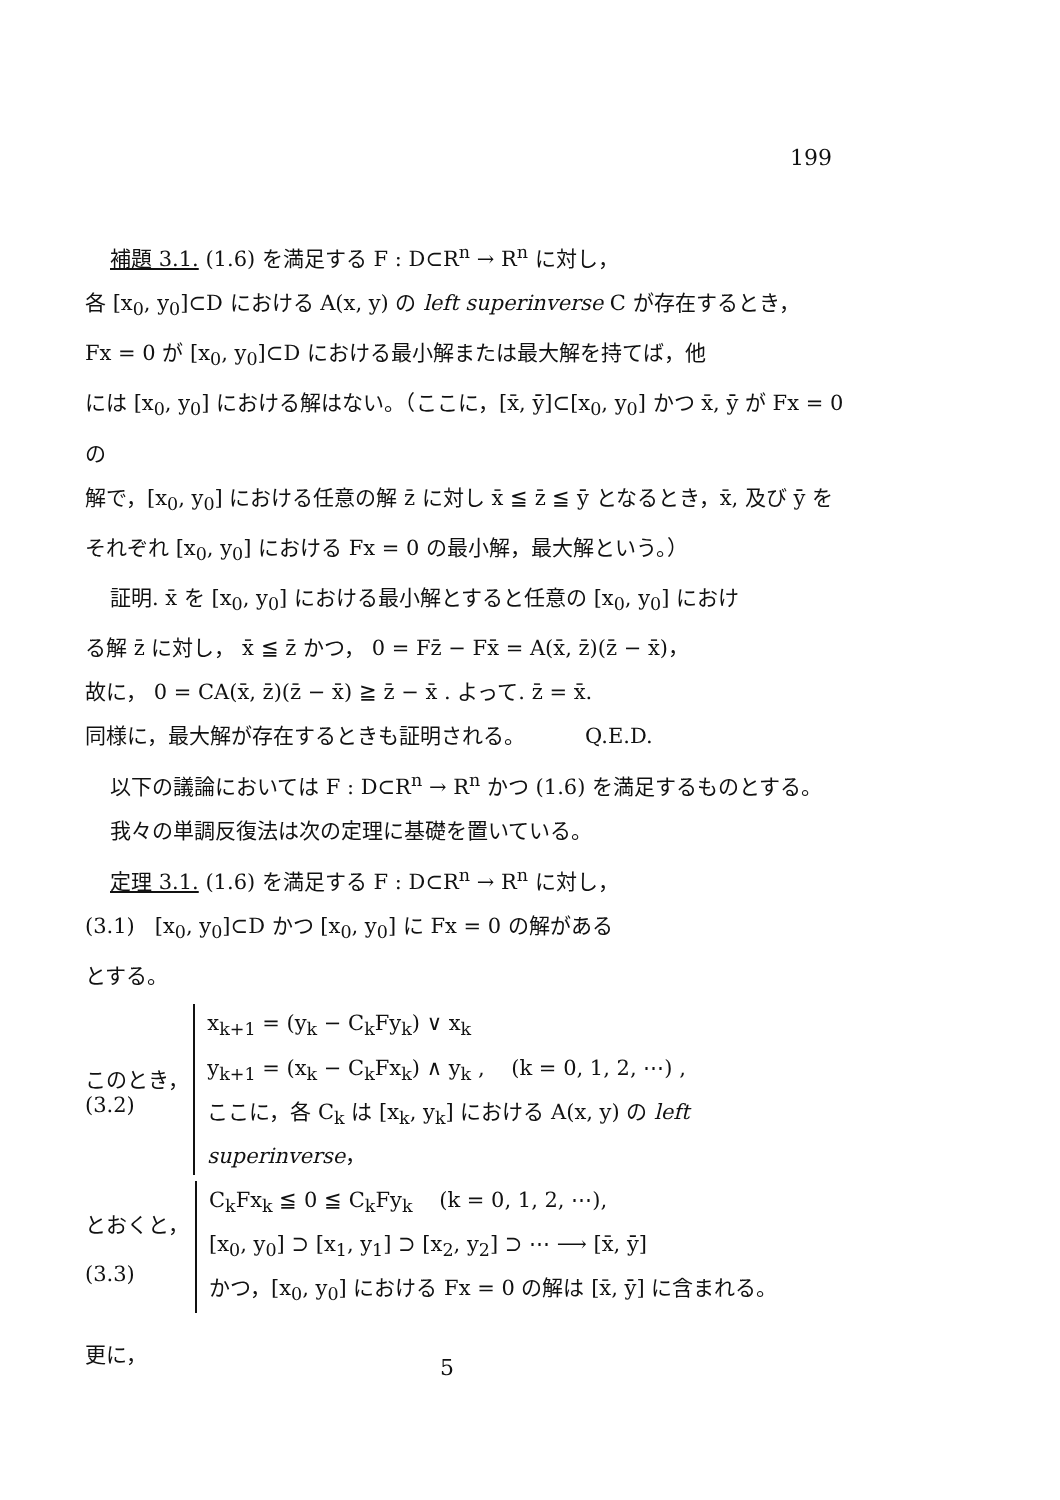199
補題 3.1. (1.6) を満足する F : D⊂R<sup>n</sup> → R<sup>n</sup> に対し，
各 [x<sub>0</sub>, y<sub>0</sub>]⊂D における A(x, y) の left superinverse C が存在するとき，
Fx = 0 が [x<sub>0</sub>, y<sub>0</sub>]⊂D における最小解または最大解を持てば，他
には [x<sub>0</sub>, y<sub>0</sub>] における解はない。（ここに，[x̄, ȳ]⊂[x<sub>0</sub>, y<sub>0</sub>] かつ x̄, ȳ が Fx = 0 の
解で，[x<sub>0</sub>, y<sub>0</sub>] における任意の解 z̄ に対し x̄ ≦ z̄ ≦ ȳ となるとき，x̄, 及び ȳ を
それぞれ [x<sub>0</sub>, y<sub>0</sub>] における Fx = 0 の最小解，最大解という。）
証明. x̄ を [x<sub>0</sub>, y<sub>0</sub>] における最小解とすると任意の [x<sub>0</sub>, y<sub>0</sub>] におけ
る解 z̄ に対し， x̄ ≦ z̄ かつ， 0 = Fz̄ − Fx̄ = A(x̄, z̄)(z̄ − x̄)，
故に， 0 = CA(x̄, z̄)(z̄ − x̄) ≧ z̄ − x̄ . よって. z̄ = x̄.
同様に，最大解が存在するときも証明される。 Q.E.D.
以下の議論においては F : D⊂R<sup>n</sup> → R<sup>n</sup> かつ (1.6) を満足するものとする。
我々の単調反復法は次の定理に基礎を置いている。
定理 3.1. (1.6) を満足する F : D⊂R<sup>n</sup> → R<sup>n</sup> に対し，
(3.1) [x<sub>0</sub>, y<sub>0</sub>]⊂D かつ [x<sub>0</sub>, y<sub>0</sub>] に Fx = 0 の解がある
とする。
このとき，
(3.2)
x<sub>k+1</sub> = (y<sub>k</sub> − C<sub>k</sub>Fy<sub>k</sub>) ∨ x<sub>k</sub>
y<sub>k+1</sub> = (x<sub>k</sub> − C<sub>k</sub>Fx<sub>k</sub>) ∧ y<sub>k</sub> , (k = 0, 1, 2, ⋯) ,
ここに，各 C<sub>k</sub> は [x<sub>k</sub>, y<sub>k</sub>] における A(x, y) の left superinverse，
とおくと，
(3.3)
C<sub>k</sub>Fx<sub>k</sub> ≦ 0 ≦ C<sub>k</sub>Fy<sub>k</sub> (k = 0, 1, 2, ⋯),
[x<sub>0</sub>, y<sub>0</sub>] ⊃ [x<sub>1</sub>, y<sub>1</sub>] ⊃ [x<sub>2</sub>, y<sub>2</sub>] ⊃ ⋯ ⟶ [x̄, ȳ]
かつ，[x<sub>0</sub>, y<sub>0</sub>] における Fx = 0 の解は [x̄, ȳ] に含まれる。
更に，
5